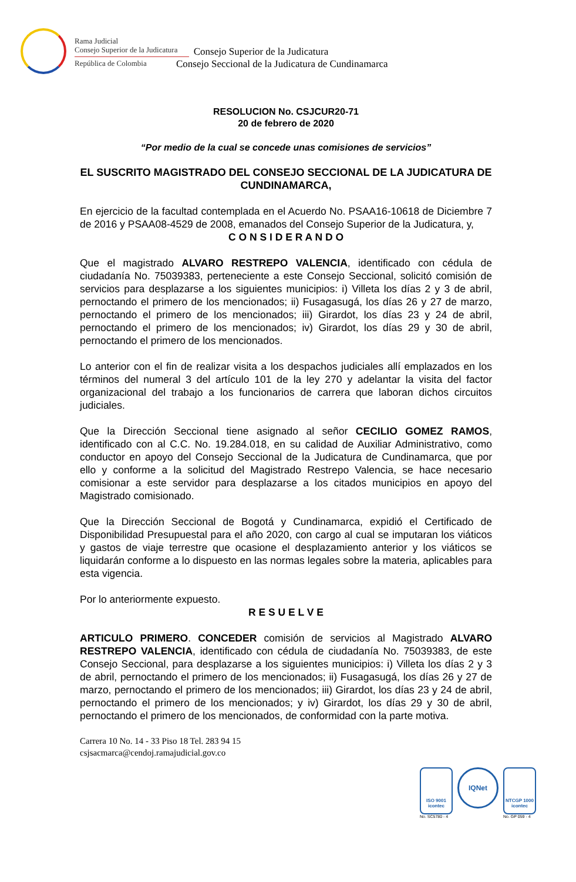Rama Judicial
Consejo Superior de la Judicatura
República de Colombia
Consejo Superior de la Judicatura
Consejo Seccional de la Judicatura de Cundinamarca
RESOLUCION No. CSJCUR20-71
20 de febrero de 2020
“Por medio de la cual se concede unas comisiones de servicios”
EL SUSCRITO MAGISTRADO DEL CONSEJO SECCIONAL DE LA JUDICATURA DE CUNDINAMARCA,
En ejercicio de la facultad contemplada en el Acuerdo No. PSAA16-10618 de Diciembre 7 de 2016 y PSAA08-4529 de 2008, emanados del Consejo Superior de la Judicatura, y,
C O N S I D E R A N D O
Que el magistrado ALVARO RESTREPO VALENCIA, identificado con cédula de ciudadanía No. 75039383, perteneciente a este Consejo Seccional, solicitó comisión de servicios para desplazarse a los siguientes municipios: i) Villeta los días 2 y 3 de abril, pernoctando el primero de los mencionados; ii) Fusagasugá, los días 26 y 27 de marzo, pernoctando el primero de los mencionados; iii) Girardot, los días 23 y 24 de abril, pernoctando el primero de los mencionados; iv) Girardot, los días 29 y 30 de abril, pernoctando el primero de los mencionados.
Lo anterior con el fin de realizar visita a los despachos judiciales allí emplazados en los términos del numeral 3 del artículo 101 de la ley 270 y adelantar la visita del factor organizacional del trabajo a los funcionarios de carrera que laboran dichos circuitos judiciales.
Que la Dirección Seccional tiene asignado al señor CECILIO GOMEZ RAMOS, identificado con al C.C. No. 19.284.018, en su calidad de Auxiliar Administrativo, como conductor en apoyo del Consejo Seccional de la Judicatura de Cundinamarca, que por ello y conforme a la solicitud del Magistrado Restrepo Valencia, se hace necesario comisionar a este servidor para desplazarse a los citados municipios en apoyo del Magistrado comisionado.
Que la Dirección Seccional de Bogotá y Cundinamarca, expidió el Certificado de Disponibilidad Presupuestal para el año 2020, con cargo al cual se imputaran los viáticos y gastos de viaje terrestre que ocasione el desplazamiento anterior y los viáticos se liquidarán conforme a lo dispuesto en las normas legales sobre la materia, aplicables para esta vigencia.
Por lo anteriormente expuesto.
R E S U E L V E
ARTICULO PRIMERO. CONCEDER comisión de servicios al Magistrado ALVARO RESTREPO VALENCIA, identificado con cédula de ciudadanía No. 75039383, de este Consejo Seccional, para desplazarse a los siguientes municipios: i) Villeta los días 2 y 3 de abril, pernoctando el primero de los mencionados; ii) Fusagasugá, los días 26 y 27 de marzo, pernoctando el primero de los mencionados; iii) Girardot, los días 23 y 24 de abril, pernoctando el primero de los mencionados; y iv) Girardot, los días 29 y 30 de abril, pernoctando el primero de los mencionados, de conformidad con la parte motiva.
Carrera 10 No. 14 - 33 Piso 18 Tel. 283 94 15
csjsacmarca@cendoj.ramajudicial.gov.co
ISO 9001
icontec
No. SC5780 - 4
IQNet
NTCGP 1000
icontec
No. GP 059 - 4